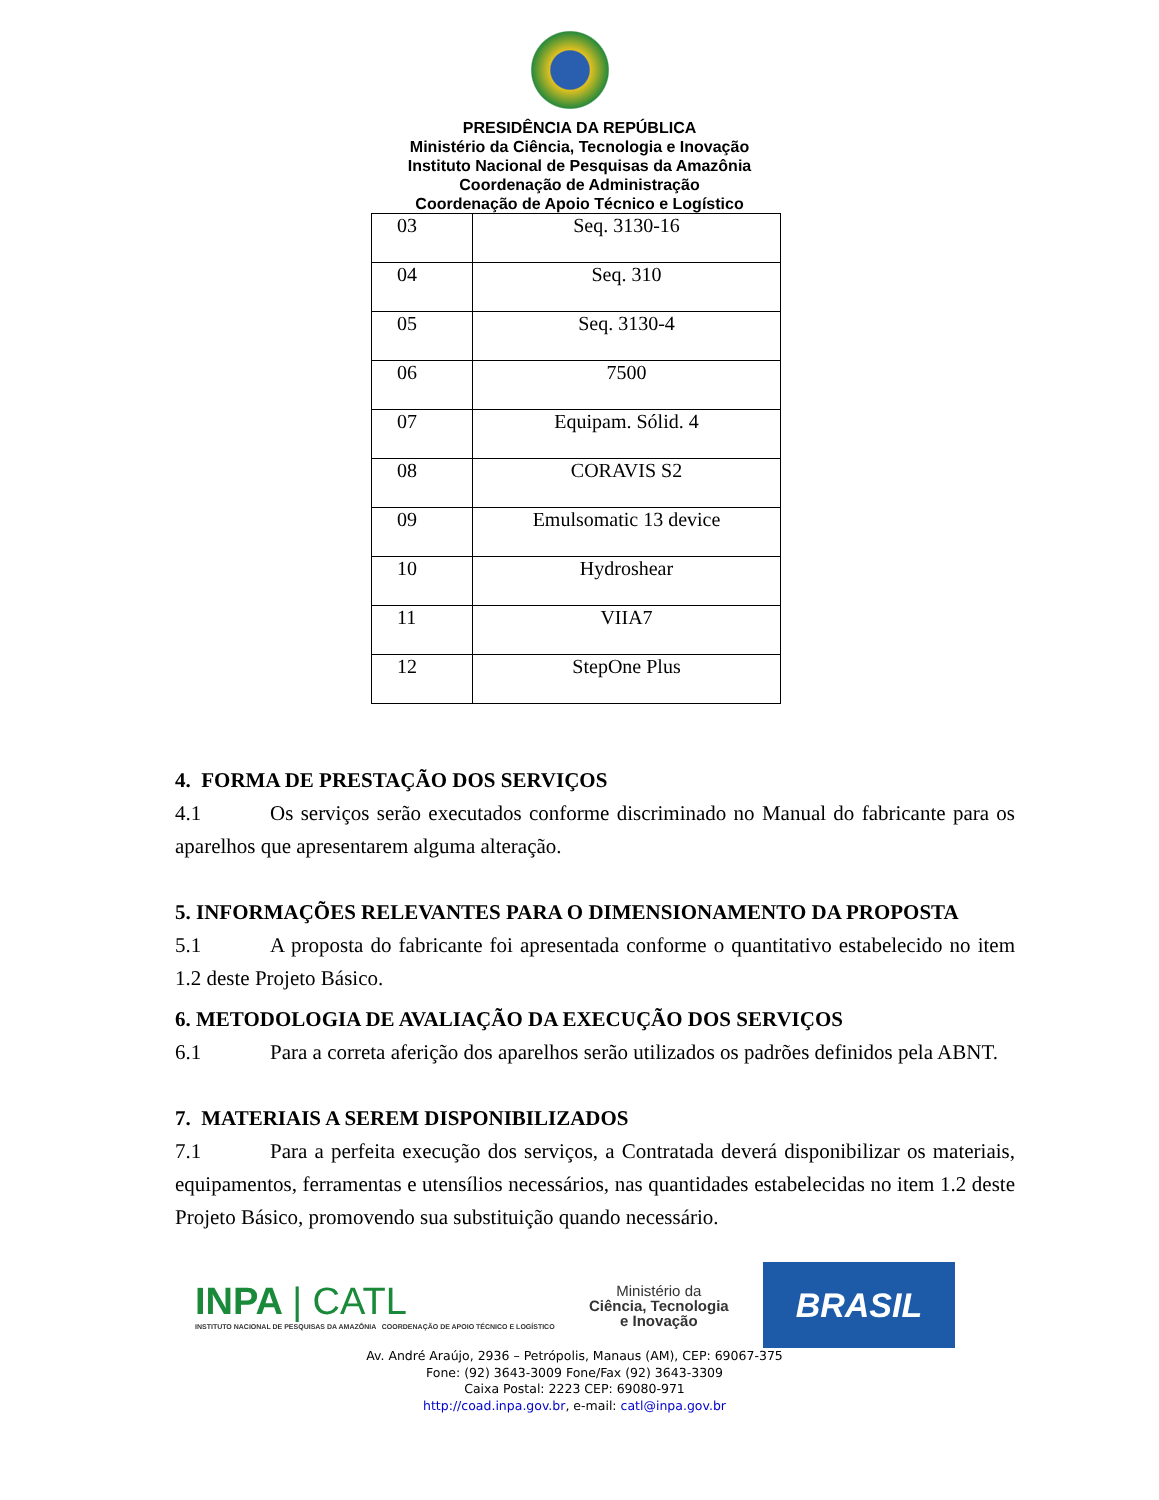PRESIDÊNCIA DA REPÚBLICA
Ministério da Ciência, Tecnologia e Inovação
Instituto Nacional de Pesquisas da Amazônia
Coordenação de Administração
Coordenação de Apoio Técnico e Logístico
| 03 | Seq. 3130-16 |
| 04 | Seq. 310 |
| 05 | Seq. 3130-4 |
| 06 | 7500 |
| 07 | Equipam. Sólid. 4 |
| 08 | CORAVIS S2 |
| 09 | Emulsomatic 13 device |
| 10 | Hydroshear |
| 11 | VIIA7 |
| 12 | StepOne Plus |
4. FORMA DE PRESTAÇÃO DOS SERVIÇOS
4.1 Os serviços serão executados conforme discriminado no Manual do fabricante para os aparelhos que apresentarem alguma alteração.
5. INFORMAÇÕES RELEVANTES PARA O DIMENSIONAMENTO DA PROPOSTA
5.1 A proposta do fabricante foi apresentada conforme o quantitativo estabelecido no item 1.2 deste Projeto Básico.
6. METODOLOGIA DE AVALIAÇÃO DA EXECUÇÃO DOS SERVIÇOS
6.1 Para a correta aferição dos aparelhos serão utilizados os padrões definidos pela ABNT.
7. MATERIAIS A SEREM DISPONIBILIZADOS
7.1 Para a perfeita execução dos serviços, a Contratada deverá disponibilizar os materiais, equipamentos, ferramentas e utensílios necessários, nas quantidades estabelecidas no item 1.2 deste Projeto Básico, promovendo sua substituição quando necessário.
INPA | CATL
INSTITUTO NACIONAL DE PESQUISAS DA AMAZÔNIA COORDENAÇÃO DE APOIO TÉCNICO E LOGÍSTICO
Ministério da
Ciência, Tecnologia
e Inovação
BRASIL
Av. André Araújo, 2936 – Petrópolis, Manaus (AM), CEP: 69067-375
Fone: (92) 3643-3009 Fone/Fax (92) 3643-3309
Caixa Postal: 2223 CEP: 69080-971
http://coad.inpa.gov.br, e-mail: catl@inpa.gov.br